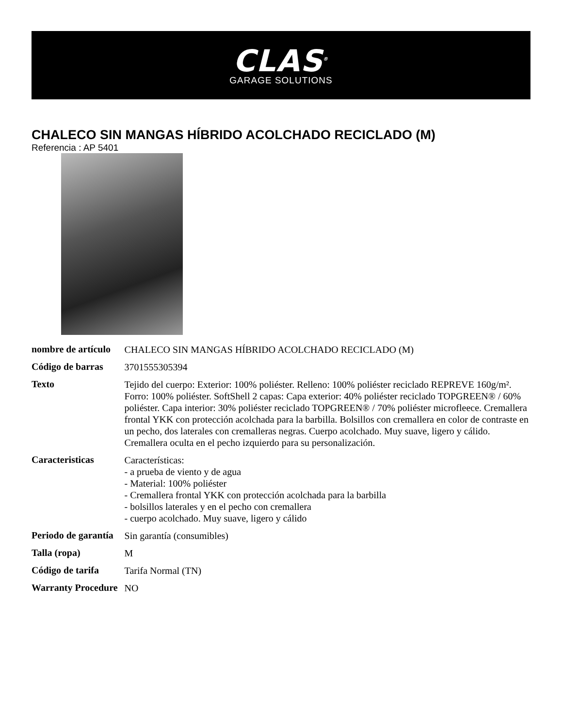CLAS<sup>®</sup>
GARAGE SOLUTIONS
CHALECO SIN MANGAS HÍBRIDO ACOLCHADO RECICLADO (M)
Referencia : AP 5401
| nombre de artículo | CHALECO SIN MANGAS HÍBRIDO ACOLCHADO RECICLADO (M) |
| Código de barras | 3701555305394 |
| Texto | Tejido del cuerpo: Exterior: 100% poliéster. Relleno: 100% poliéster reciclado REPREVE 160g/m². Forro: 100% poliéster. SoftShell 2 capas: Capa exterior: 40% poliéster reciclado TOPGREEN® / 60% poliéster. Capa interior: 30% poliéster reciclado TOPGREEN® / 70% poliéster microfleece. Cremallera frontal YKK con protección acolchada para la barbilla. Bolsillos con cremallera en color de contraste en un pecho, dos laterales con cremalleras negras. Cuerpo acolchado. Muy suave, ligero y cálido. Cremallera oculta en el pecho izquierdo para su personalización. |
| Caracteristicas | Características: - a prueba de viento y de agua - Material: 100% poliéster - Cremallera frontal YKK con protección acolchada para la barbilla - bolsillos laterales y en el pecho con cremallera - cuerpo acolchado. Muy suave, ligero y cálido |
| Periodo de garantía | Sin garantía (consumibles) |
| Talla (ropa) | M |
| Código de tarifa | Tarifa Normal (TN) |
| Warranty Procedure | NO |